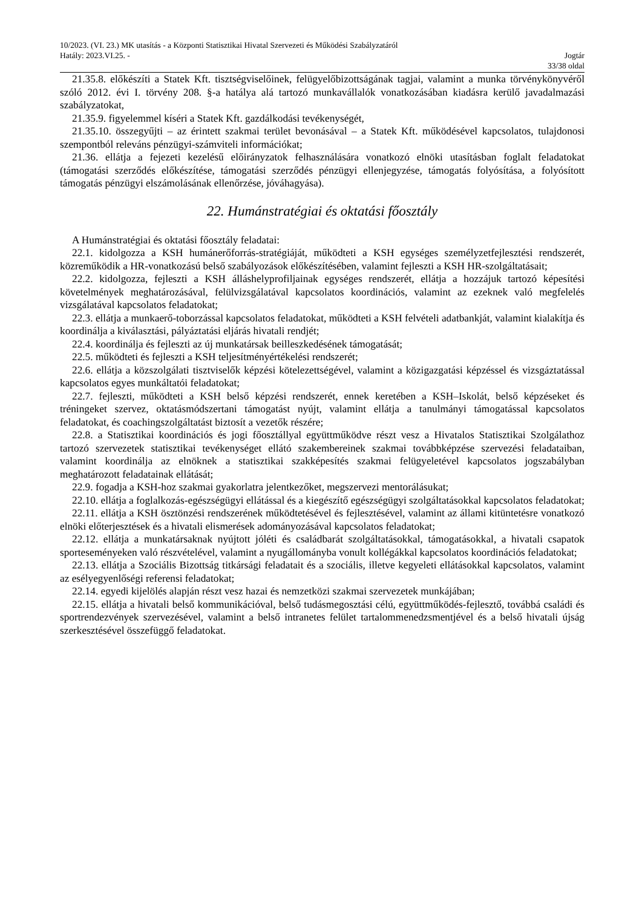10/2023. (VI. 23.) MK utasítás - a Központi Statisztikai Hivatal Szervezeti és Működési Szabályzatáról
Hatály: 2023.VI.25. - Jogtár
33/38 oldal
21.35.8. előkészíti a Statek Kft. tisztségviselőinek, felügyelőbizottságának tagjai, valamint a munka törvénykönyvéről szóló 2012. évi I. törvény 208. §-a hatálya alá tartozó munkavállalók vonatkozásában kiadásra kerülő javadalmazási szabályzatokat,
21.35.9. figyelemmel kíséri a Statek Kft. gazdálkodási tevékenységét,
21.35.10. összegyűjti – az érintett szakmai terület bevonásával – a Statek Kft. működésével kapcsolatos, tulajdonosi szempontból releváns pénzügyi-számviteli információkat;
21.36. ellátja a fejezeti kezelésű előirányzatok felhasználására vonatkozó elnöki utasításban foglalt feladatokat (támogatási szerződés előkészítése, támogatási szerződés pénzügyi ellenjegyzése, támogatás folyósítása, a folyósított támogatás pénzügyi elszámolásának ellenőrzése, jóváhagyása).
22. Humánstratégiai és oktatási főosztály
A Humánstratégiai és oktatási főosztály feladatai:
22.1. kidolgozza a KSH humánerőforrás-stratégiáját, működteti a KSH egységes személyzetfejlesztési rendszerét, közreműködik a HR-vonatkozású belső szabályozások előkészítésében, valamint fejleszti a KSH HR-szolgáltatásait;
22.2. kidolgozza, fejleszti a KSH álláshelyprofiljainak egységes rendszerét, ellátja a hozzájuk tartozó képesítési követelmények meghatározásával, felülvizsgálatával kapcsolatos koordinációs, valamint az ezeknek való megfelelés vizsgálatával kapcsolatos feladatokat;
22.3. ellátja a munkaerő-toborzással kapcsolatos feladatokat, működteti a KSH felvételi adatbankját, valamint kialakítja és koordinálja a kiválasztási, pályáztatási eljárás hivatali rendjét;
22.4. koordinálja és fejleszti az új munkatársak beilleszkedésének támogatását;
22.5. működteti és fejleszti a KSH teljesítményértékelési rendszerét;
22.6. ellátja a közszolgálati tisztviselők képzési kötelezettségével, valamint a közigazgatási képzéssel és vizsgáztatással kapcsolatos egyes munkáltatói feladatokat;
22.7. fejleszti, működteti a KSH belső képzési rendszerét, ennek keretében a KSH–Iskolát, belső képzéseket és tréningeket szervez, oktatásmódszertani támogatást nyújt, valamint ellátja a tanulmányi támogatással kapcsolatos feladatokat, és coachingszolgáltatást biztosít a vezetők részére;
22.8. a Statisztikai koordinációs és jogi főosztállyal együttműködve részt vesz a Hivatalos Statisztikai Szolgálathoz tartozó szervezetek statisztikai tevékenységet ellátó szakembereinek szakmai továbbképzése szervezési feladataiban, valamint koordinálja az elnöknek a statisztikai szakképesítés szakmai felügyeletével kapcsolatos jogszabályban meghatározott feladatainak ellátását;
22.9. fogadja a KSH-hoz szakmai gyakorlatra jelentkezőket, megszervezi mentorálásukat;
22.10. ellátja a foglalkozás-egészségügyi ellátással és a kiegészítő egészségügyi szolgáltatásokkal kapcsolatos feladatokat;
22.11. ellátja a KSH ösztönzési rendszerének működtetésével és fejlesztésével, valamint az állami kitüntetésre vonatkozó elnöki előterjesztések és a hivatali elismerések adományozásával kapcsolatos feladatokat;
22.12. ellátja a munkatársaknak nyújtott jóléti és családbarát szolgáltatásokkal, támogatásokkal, a hivatali csapatok sporteseményeken való részvételével, valamint a nyugállományba vonult kollégákkal kapcsolatos koordinációs feladatokat;
22.13. ellátja a Szociális Bizottság titkársági feladatait és a szociális, illetve kegyeleti ellátásokkal kapcsolatos, valamint az esélyegyenlőségi referensi feladatokat;
22.14. egyedi kijelölés alapján részt vesz hazai és nemzetközi szakmai szervezetek munkájában;
22.15. ellátja a hivatali belső kommunikációval, belső tudásmegosztási célú, együttműködés-fejlesztő, továbbá családi és sportrendezvények szervezésével, valamint a belső intranetes felület tartalommenedzsmentjével és a belső hivatali újság szerkesztésével összefüggő feladatokat.